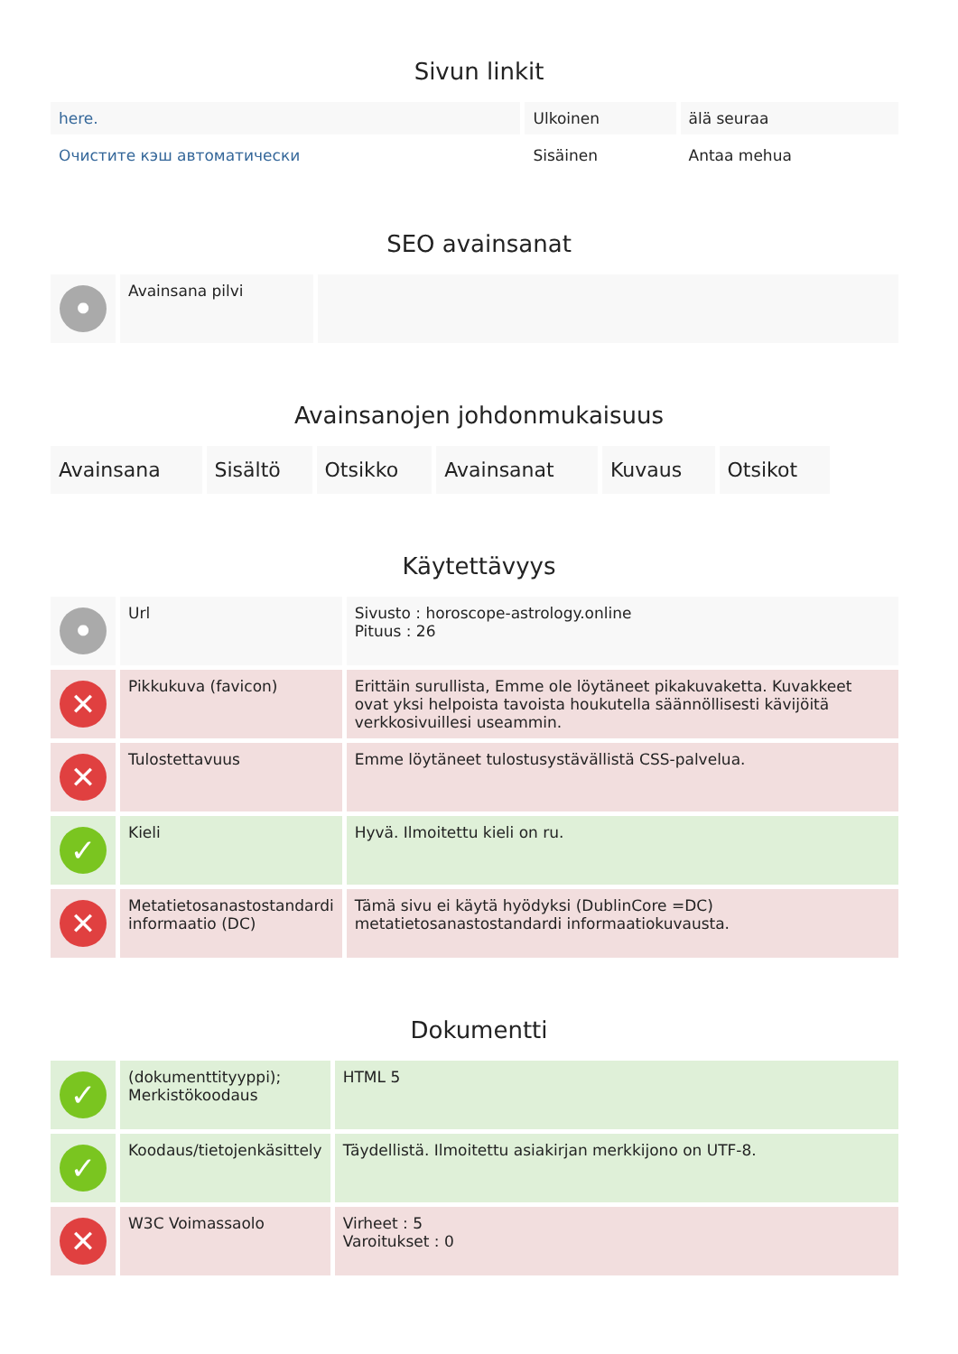Sivun linkit
| here. | Ulkoinen | älä seuraa |
| Очистите кэш автоматически | Sisäinen | Antaa mehua |
SEO avainsanat
| • | Avainsana pilvi | |
Avainsanojen johdonmukaisuus
| Avainsana | Sisältö | Otsikko | Avainsanat | Kuvaus | Otsikot |
| --- | --- | --- | --- | --- | --- |
Käytettävyys
| • | Url | Sivusto : horoscope-astrology.online Pituus : 26 |
| ✕ | Pikkukuva (favicon) | Erittäin surullista, Emme ole löytäneet pikakuvaketta. Kuvakkeet ovat yksi helpoista tavoista houkutella säännöllisesti kävijöitä verkkosivuillesi useammin. |
| ✕ | Tulostettavuus | Emme löytäneet tulostusystävällistä CSS-palvelua. |
| ✓ | Kieli | Hyvä. Ilmoitettu kieli on ru. |
| ✕ | Metatietosanastostandardi informaatio (DC) | Tämä sivu ei käytä hyödyksi (DublinCore =DC) metatietosanastostandardi informaatiokuvausta. |
Dokumentti
| ✓ | (dokumenttityyppi); Merkistökoodaus | HTML 5 |
| ✓ | Koodaus/tietojenkäsittely | Täydellistä. Ilmoitettu asiakirjan merkkijono on UTF-8. |
| ✕ | W3C Voimassaolo | Virheet : 5 Varoitukset : 0 |